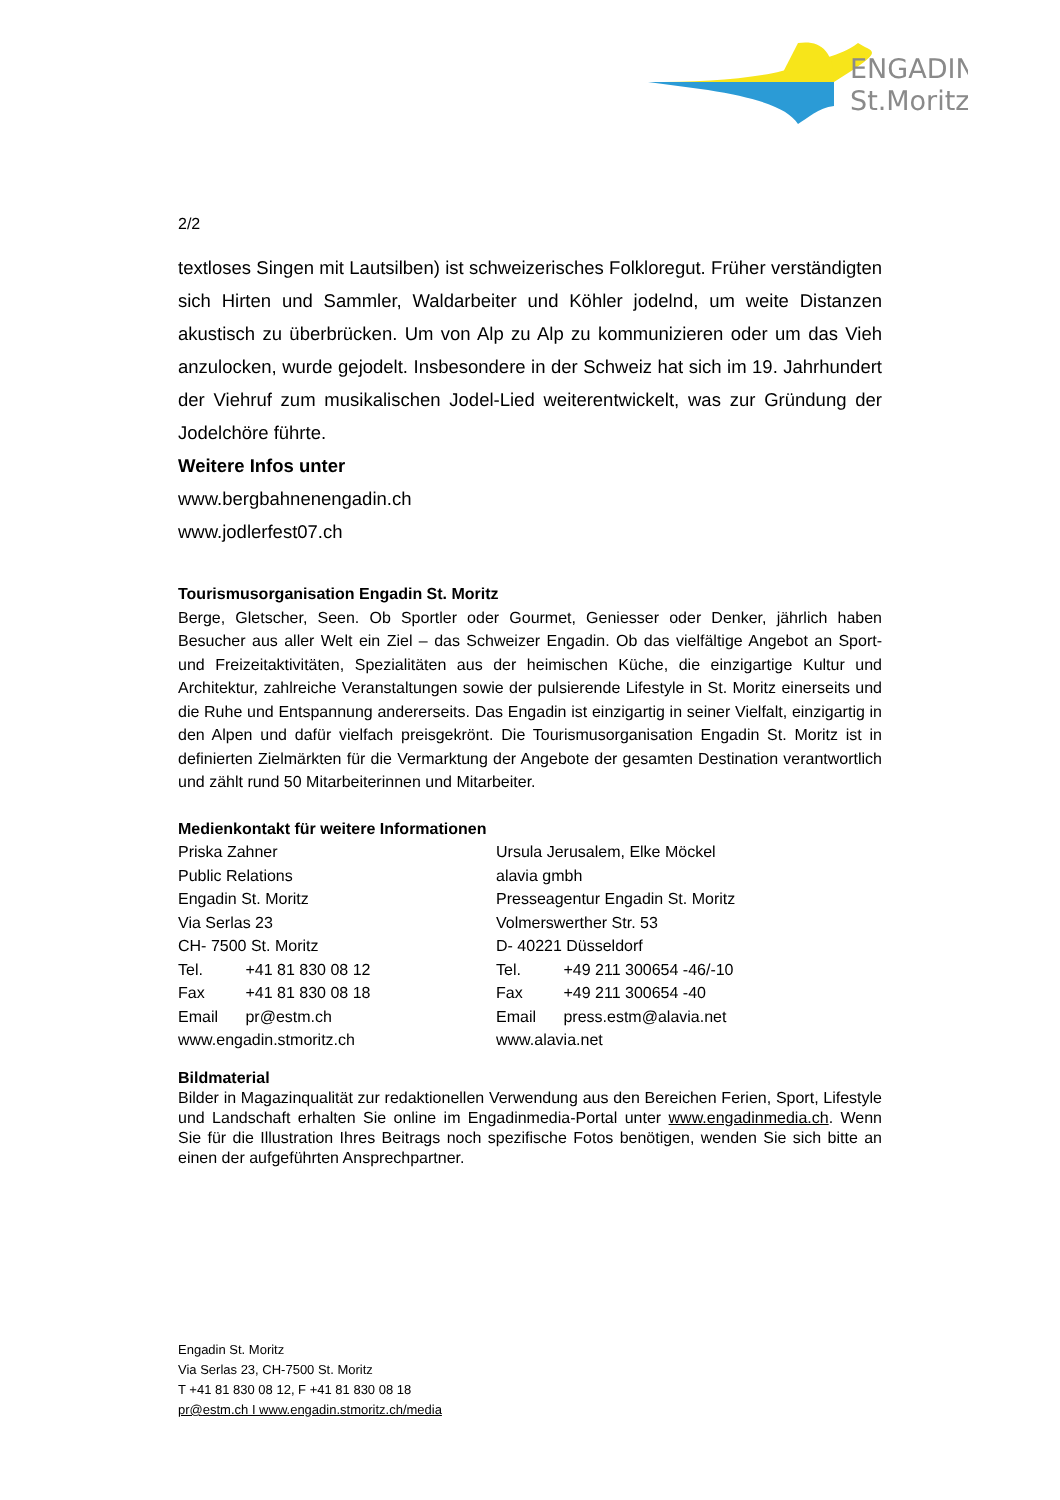ENGADIN
St.Moritz
2/2
textloses Singen mit Lautsilben) ist schweizerisches Folkloregut. Früher verständigten sich Hirten und Sammler, Waldarbeiter und Köhler jodelnd, um weite Distanzen akustisch zu überbrücken. Um von Alp zu Alp zu kommunizieren oder um das Vieh anzulocken, wurde gejodelt. Insbesondere in der Schweiz hat sich im 19. Jahrhundert der Viehruf zum musikalischen Jodel-Lied weiterentwickelt, was zur Gründung der Jodelchöre führte.
Weitere Infos unter
www.bergbahnenengadin.ch
www.jodlerfest07.ch
Tourismusorganisation Engadin St. Moritz
Berge, Gletscher, Seen. Ob Sportler oder Gourmet, Geniesser oder Denker, jährlich haben Besucher aus aller Welt ein Ziel – das Schweizer Engadin. Ob das vielfältige Angebot an Sport- und Freizeitaktivitäten, Spezialitäten aus der heimischen Küche, die einzigartige Kultur und Architektur, zahlreiche Veranstaltungen sowie der pulsierende Lifestyle in St. Moritz einerseits und die Ruhe und Entspannung andererseits. Das Engadin ist einzigartig in seiner Vielfalt, einzigartig in den Alpen und dafür vielfach preisgekrönt. Die Tourismusorganisation Engadin St. Moritz ist in definierten Zielmärkten für die Vermarktung der Angebote der gesamten Destination verantwortlich und zählt rund 50 Mitarbeiterinnen und Mitarbeiter.
Medienkontakt für weitere Informationen
Priska Zahner
Public Relations
Engadin St. Moritz
Via Serlas 23
CH- 7500 St. Moritz
Tel. +41 81 830 08 12
Fax +41 81 830 08 18
Email pr@estm.ch
www.engadin.stmoritz.ch
Ursula Jerusalem, Elke Möckel
alavia gmbh
Presseagentur Engadin St. Moritz
Volmerswerther Str. 53
D- 40221 Düsseldorf
Tel. +49 211 300654 -46/-10
Fax +49 211 300654 -40
Email press.estm@alavia.net
www.alavia.net
Bildmaterial
Bilder in Magazinqualität zur redaktionellen Verwendung aus den Bereichen Ferien, Sport, Lifestyle und Landschaft erhalten Sie online im Engadinmedia-Portal unter www.engadinmedia.ch. Wenn Sie für die Illustration Ihres Beitrags noch spezifische Fotos benötigen, wenden Sie sich bitte an einen der aufgeführten Ansprechpartner.
Engadin St. Moritz
Via Serlas 23, CH-7500 St. Moritz
T +41 81 830 08 12, F +41 81 830 08 18
pr@estm.ch I www.engadin.stmoritz.ch/media